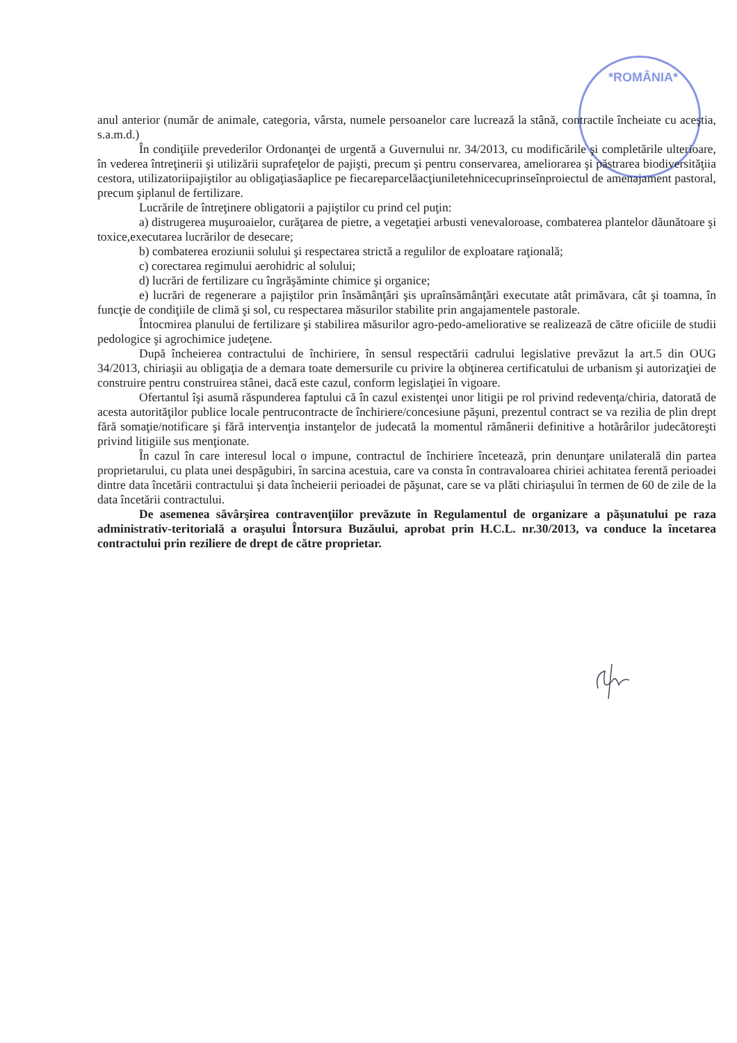*ROMÂNIA*
anul anterior (număr de animale, categoria, vârsta, numele persoanelor care lucrează la stână, contractile încheiate cu aceştia, s.a.m.d.)
În condiţiile prevederilor Ordonanţei de urgentă a Guvernului nr. 34/2013, cu modificările şi completările ulterioare, în vederea întreţinerii şi utilizării suprafeţelor de pajişti, precum şi pentru conservarea, ameliorarea şi păstrarea biodiversităţiia cestora, utilizatoriipajiştilor au obligaţiasăaplice pe fiecareparcelăacţiuniletehnicecuprinseînproiectul de amenajament pastoral, precum şiplanul de fertilizare.
Lucrările de întreţinere obligatorii a pajiştilor cu prind cel puţin:
a) distrugerea muşuroaielor, curăţarea de pietre, a vegetaţiei arbusti venevaloroase, combaterea plantelor dăunătoare şi toxice,executarea lucrărilor de desecare;
b) combaterea eroziunii solului şi respectarea strictă a regulilor de exploatare raţională;
c) corectarea regimului aerohidric al solului;
d) lucrări de fertilizare cu îngrăşăminte chimice şi organice;
e) lucrări de regenerare a pajiştilor prin însămânţări şis upraînsămânţări executate atât primăvara, cât şi toamna, în funcţie de condiţiile de climă şi sol, cu respectarea măsurilor stabilite prin angajamentele pastorale.
Întocmirea planului de fertilizare şi stabilirea măsurilor agro-pedo-ameliorative se realizează de către oficiile de studii pedologice şi agrochimice judeţene.
După încheierea contractului de închiriere, în sensul respectării cadrului legislative prevăzut la art.5 din OUG 34/2013, chiriaşii au obligaţia de a demara toate demersurile cu privire la obţinerea certificatului de urbanism şi autorizaţiei de construire pentru construirea stânei, dacă este cazul, conform legislaţiei în vigoare.
Ofertantul îşi asumă răspunderea faptului că în cazul existenţei unor litigii pe rol privind redevenţa/chiria, datorată de acesta autorităţilor publice locale pentrucontracte de închiriere/concesiune păşuni, prezentul contract se va rezilia de plin drept fără somaţie/notificare şi fără intervenţia instanţelor de judecată la momentul rămânerii definitive a hotărârilor judecătoreşti privind litigiile sus menţionate.
În cazul în care interesul local o impune, contractul de închiriere încetează, prin denunţare unilaterală din partea proprietarului, cu plata unei despăgubiri, în sarcina acestuia, care va consta în contravaloarea chiriei achitatea ferentă perioadei dintre data încetării contractului şi data încheierii perioadei de păşunat, care se va plăti chiriaşului în termen de 60 de zile de la data încetării contractului.
De asemenea săvârşirea contravenţiilor prevăzute în Regulamentul de organizare a păşunatului pe raza administrativ-teritorială a oraşului Întorsura Buzăului, aprobat prin H.C.L. nr.30/2013, va conduce la încetarea contractului prin reziliere de drept de către proprietar.